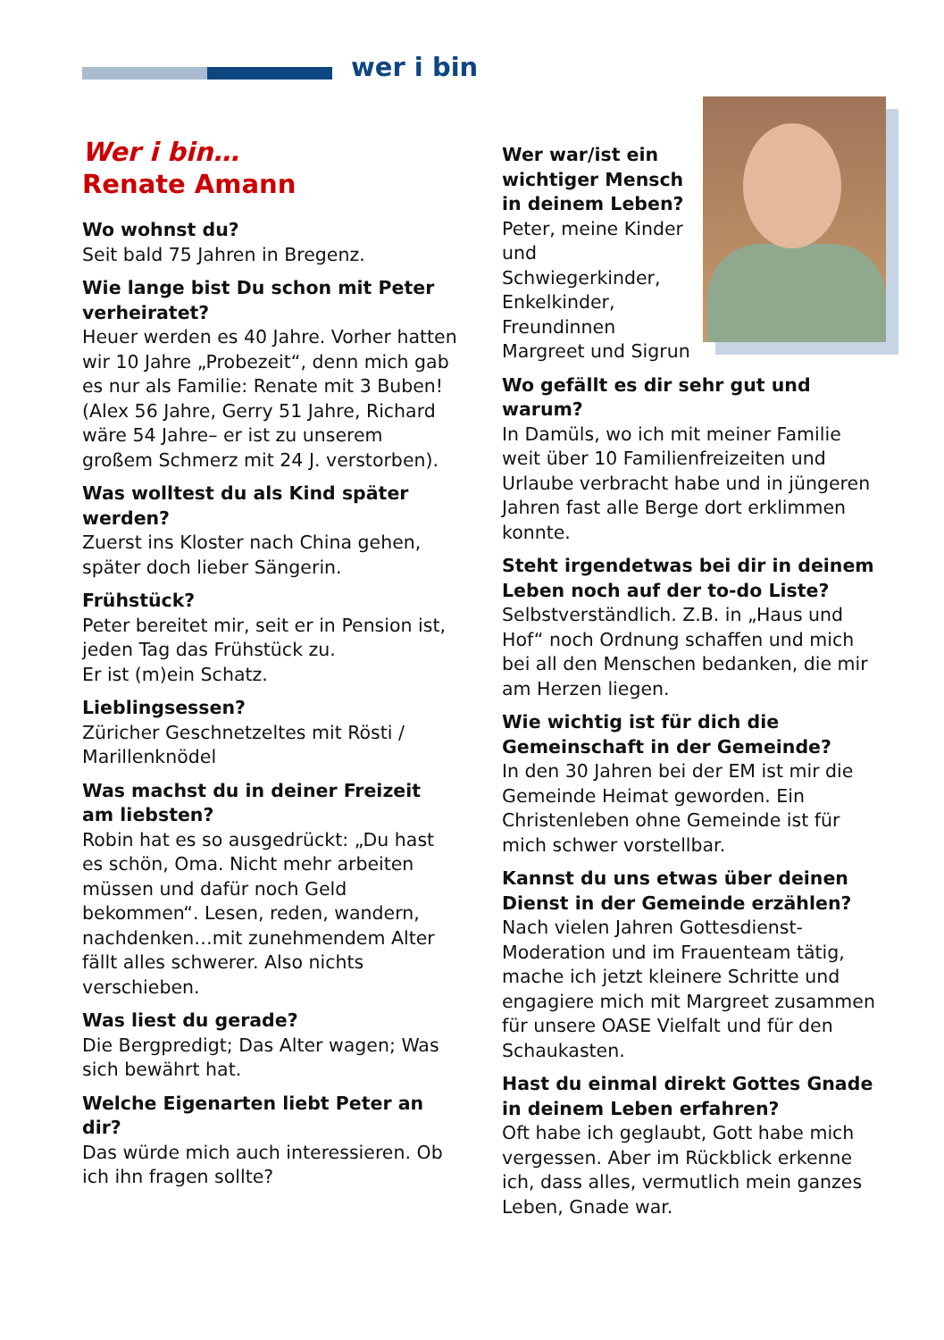wer i bin
Wer i bin…
Renate Amann
Wo wohnst du?
Seit bald 75 Jahren in Bregenz.
Wie lange bist Du schon mit Peter verheiratet?
Heuer werden es 40 Jahre. Vorher hatten wir 10 Jahre „Probezeit“, denn mich gab es nur als Familie: Renate mit 3 Buben! (Alex 56 Jahre, Gerry 51 Jahre, Richard wäre 54 Jahre– er ist zu unserem großem Schmerz mit 24 J. verstorben).
Was wolltest du als Kind später werden?
Zuerst ins Kloster nach China gehen, später doch lieber Sängerin.
Frühstück?
Peter bereitet mir, seit er in Pension ist, jeden Tag das Frühstück zu.
Er ist (m)ein Schatz.
Lieblingsessen?
Züricher Geschnetzeltes mit Rösti / Marillenknödel
Was machst du in deiner Freizeit am liebsten?
Robin hat es so ausgedrückt: „Du hast es schön, Oma. Nicht mehr arbeiten müssen und dafür noch Geld bekommen“. Lesen, reden, wandern, nachdenken…mit zunehmendem Alter fällt alles schwerer. Also nichts verschieben.
Was liest du gerade?
Die Bergpredigt; Das Alter wagen; Was sich bewährt hat.
Welche Eigenarten liebt Peter an dir?
Das würde mich auch interessieren. Ob ich ihn fragen sollte?
Wer war/ist ein wichtiger Mensch in deinem Leben?
Peter, meine Kinder und Schwiegerkinder, Enkelkinder, Freundinnen Margreet und Sigrun
Wo gefällt es dir sehr gut und warum?
In Damüls, wo ich mit meiner Familie weit über 10 Familienfreizeiten und Urlaube verbracht habe und in jüngeren Jahren fast alle Berge dort erklimmen konnte.
Steht irgendetwas bei dir in deinem Leben noch auf der to-do Liste?
Selbstverständlich. Z.B. in „Haus und Hof“ noch Ordnung schaffen und mich bei all den Menschen bedanken, die mir am Herzen liegen.
Wie wichtig ist für dich die Gemeinschaft in der Gemeinde?
In den 30 Jahren bei der EM ist mir die Gemeinde Heimat geworden. Ein Christenleben ohne Gemeinde ist für mich schwer vorstellbar.
Kannst du uns etwas über deinen Dienst in der Gemeinde erzählen?
Nach vielen Jahren Gottesdienst-Moderation und im Frauenteam tätig, mache ich jetzt kleinere Schritte und engagiere mich mit Margreet zusammen für unsere OASE Vielfalt und für den Schaukasten.
Hast du einmal direkt Gottes Gnade in deinem Leben erfahren?
Oft habe ich geglaubt, Gott habe mich vergessen. Aber im Rückblick erkenne ich, dass alles, vermutlich mein ganzes Leben, Gnade war.